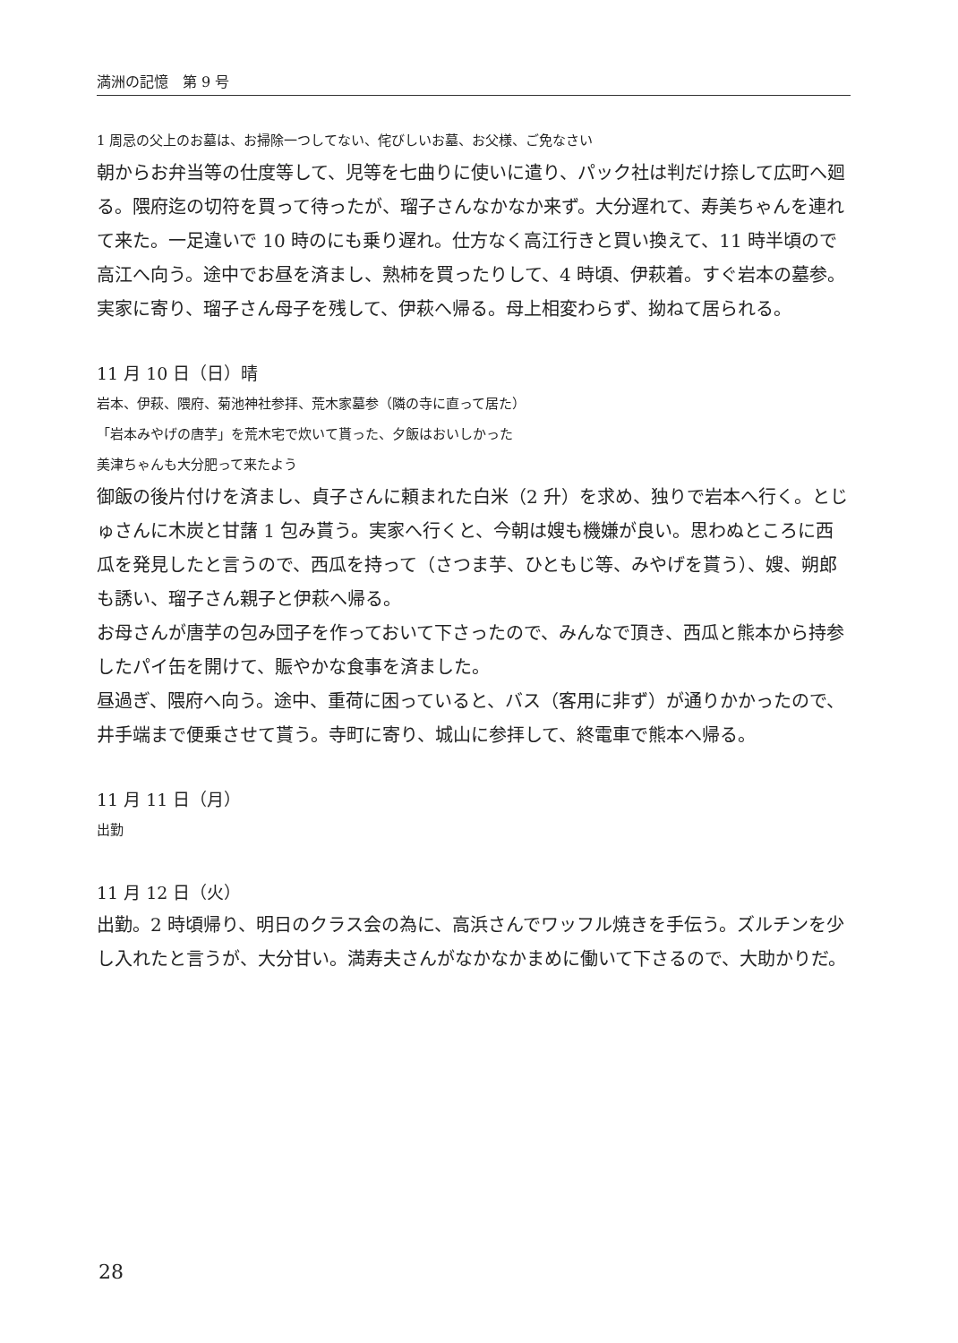満洲の記憶　第 9 号
1 周忌の父上のお墓は、お掃除一つしてない、侘びしいお墓、お父様、ご免なさい
朝からお弁当等の仕度等して、児等を七曲りに使いに遣り、パック社は判だけ捺して広町へ廻る。隈府迄の切符を買って待ったが、瑠子さんなかなか来ず。大分遅れて、寿美ちゃんを連れて来た。一足違いで 10 時のにも乗り遅れ。仕方なく高江行きと買い換えて、11 時半頃ので高江へ向う。途中でお昼を済まし、熟柿を買ったりして、4 時頃、伊萩着。すぐ岩本の墓参。実家に寄り、瑠子さん母子を残して、伊萩へ帰る。母上相変わらず、拗ねて居られる。
11 月 10 日（日）晴
岩本、伊萩、隈府、菊池神社参拝、荒木家墓参（隣の寺に直って居た）
「岩本みやげの唐芋」を荒木宅で炊いて貰った、夕飯はおいしかった
美津ちゃんも大分肥って来たよう
御飯の後片付けを済まし、貞子さんに頼まれた白米（2 升）を求め、独りで岩本へ行く。とじゅさんに木炭と甘藷 1 包み貰う。実家へ行くと、今朝は嫂も機嫌が良い。思わぬところに西瓜を発見したと言うので、西瓜を持って（さつま芋、ひともじ等、みやげを貰う）、嫂、朔郎も誘い、瑠子さん親子と伊萩へ帰る。
お母さんが唐芋の包み団子を作っておいて下さったので、みんなで頂き、西瓜と熊本から持参したパイ缶を開けて、賑やかな食事を済ました。
昼過ぎ、隈府へ向う。途中、重荷に困っていると、バス（客用に非ず）が通りかかったので、井手端まで便乗させて貰う。寺町に寄り、城山に参拝して、終電車で熊本へ帰る。
11 月 11 日（月）
出勤
11 月 12 日（火）
出勤。2 時頃帰り、明日のクラス会の為に、高浜さんでワッフル焼きを手伝う。ズルチンを少し入れたと言うが、大分甘い。満寿夫さんがなかなかまめに働いて下さるので、大助かりだ。
28